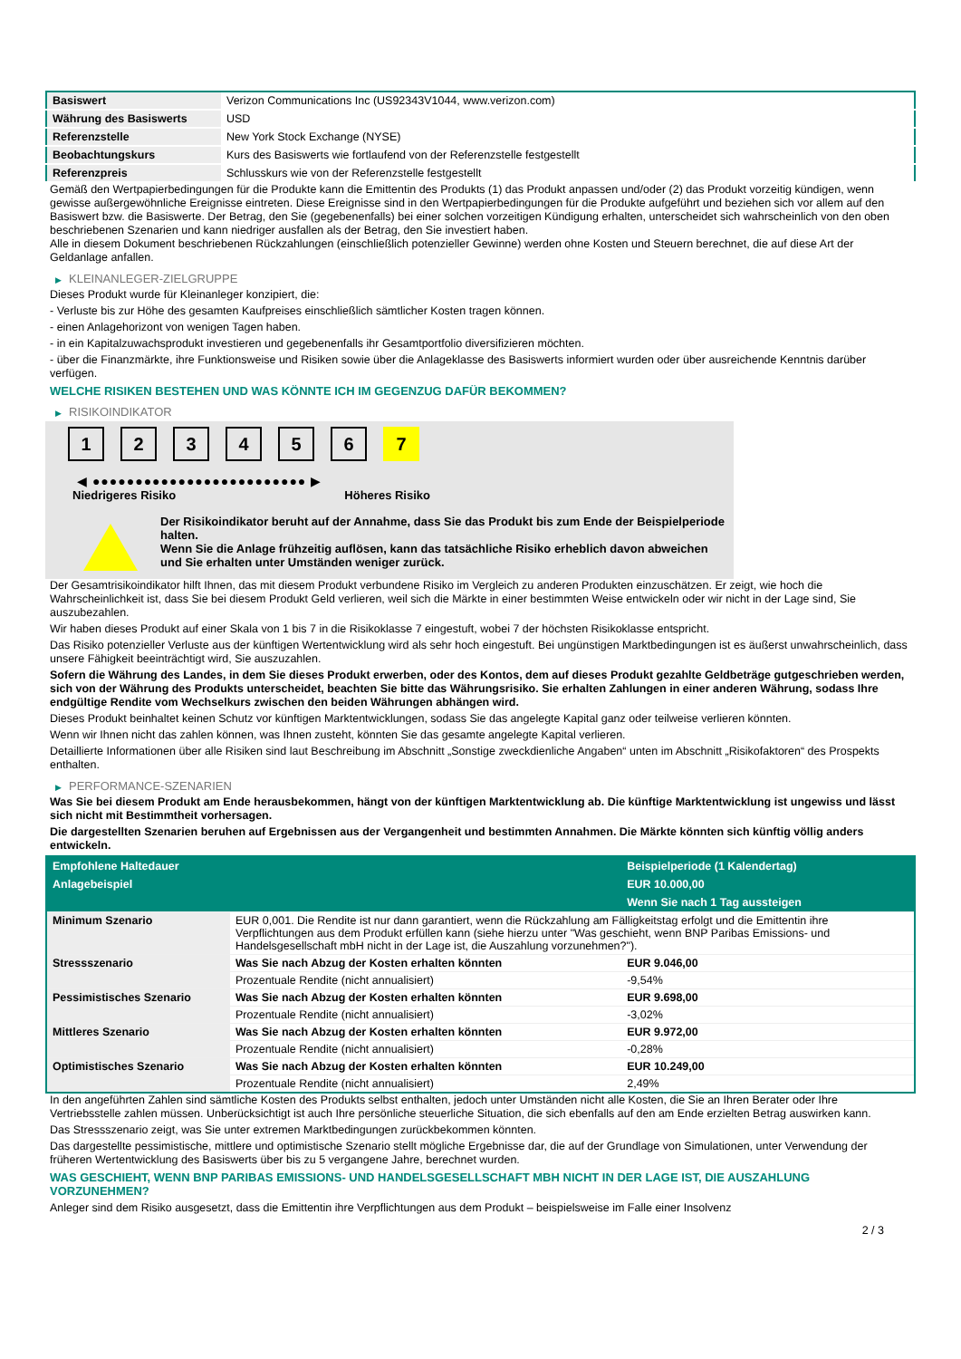| Basiswert | Verizon Communications Inc (US92343V1044, www.verizon.com) |
| Währung des Basiswerts | USD |
| Referenzstelle | New York Stock Exchange (NYSE) |
| Beobachtungskurs | Kurs des Basiswerts wie fortlaufend von der Referenzstelle festgestellt |
| Referenzpreis | Schlusskurs wie von der Referenzstelle festgestellt |
Gemäß den Wertpapierbedingungen für die Produkte kann die Emittentin des Produkts (1) das Produkt anpassen und/oder (2) das Produkt vorzeitig kündigen, wenn gewisse außergewöhnliche Ereignisse eintreten. Diese Ereignisse sind in den Wertpapierbedingungen für die Produkte aufgeführt und beziehen sich vor allem auf den Basiswert bzw. die Basiswerte. Der Betrag, den Sie (gegebenenfalls) bei einer solchen vorzeitigen Kündigung erhalten, unterscheidet sich wahrscheinlich von den oben beschriebenen Szenarien und kann niedriger ausfallen als der Betrag, den Sie investiert haben.
Alle in diesem Dokument beschriebenen Rückzahlungen (einschließlich potenzieller Gewinne) werden ohne Kosten und Steuern berechnet, die auf diese Art der Geldanlage anfallen.
▶ KLEINANLEGER-ZIELGRUPPE
Dieses Produkt wurde für Kleinanleger konzipiert, die:
- Verluste bis zur Höhe des gesamten Kaufpreises einschließlich sämtlicher Kosten tragen können.
- einen Anlagehorizont von wenigen Tagen haben.
- in ein Kapitalzuwachsprodukt investieren und gegebenenfalls ihr Gesamtportfolio diversifizieren möchten.
- über die Finanzmärkte, ihre Funktionsweise und Risiken sowie über die Anlageklasse des Basiswerts informiert wurden oder über ausreichende Kenntnis darüber verfügen.
WELCHE RISIKEN BESTEHEN UND WAS KÖNNTE ICH IM GEGENZUG DAFÜR BEKOMMEN?
▶ RISIKOINDIKATOR
1 2 3 4 5 6 7
◀ ●●●●●●●●●●●●●●●●●●●●●●●●● ▶
Niedrigeres Risiko Höheres Risiko
Der Risikoindikator beruht auf der Annahme, dass Sie das Produkt bis zum Ende der Beispielperiode halten.
Wenn Sie die Anlage frühzeitig auflösen, kann das tatsächliche Risiko erheblich davon abweichen und Sie erhalten unter Umständen weniger zurück.
Der Gesamtrisikoindikator hilft Ihnen, das mit diesem Produkt verbundene Risiko im Vergleich zu anderen Produkten einzuschätzen. Er zeigt, wie hoch die Wahrscheinlichkeit ist, dass Sie bei diesem Produkt Geld verlieren, weil sich die Märkte in einer bestimmten Weise entwickeln oder wir nicht in der Lage sind, Sie auszubezahlen.
Wir haben dieses Produkt auf einer Skala von 1 bis 7 in die Risikoklasse 7 eingestuft, wobei 7 der höchsten Risikoklasse entspricht.
Das Risiko potenzieller Verluste aus der künftigen Wertentwicklung wird als sehr hoch eingestuft. Bei ungünstigen Marktbedingungen ist es äußerst unwahrscheinlich, dass unsere Fähigkeit beeinträchtigt wird, Sie auszuzahlen.
Sofern die Währung des Landes, in dem Sie dieses Produkt erwerben, oder des Kontos, dem auf dieses Produkt gezahlte Geldbeträge gutgeschrieben werden, sich von der Währung des Produkts unterscheidet, beachten Sie bitte das Währungsrisiko. Sie erhalten Zahlungen in einer anderen Währung, sodass Ihre endgültige Rendite vom Wechselkurs zwischen den beiden Währungen abhängen wird.
Dieses Produkt beinhaltet keinen Schutz vor künftigen Marktentwicklungen, sodass Sie das angelegte Kapital ganz oder teilweise verlieren könnten.
Wenn wir Ihnen nicht das zahlen können, was Ihnen zusteht, könnten Sie das gesamte angelegte Kapital verlieren.
Detaillierte Informationen über alle Risiken sind laut Beschreibung im Abschnitt „Sonstige zweckdienliche Angaben“ unten im Abschnitt „Risikofaktoren“ des Prospekts enthalten.
▶ PERFORMANCE-SZENARIEN
Was Sie bei diesem Produkt am Ende herausbekommen, hängt von der künftigen Marktentwicklung ab. Die künftige Marktentwicklung ist ungewiss und lässt sich nicht mit Bestimmtheit vorhersagen.
Die dargestellten Szenarien beruhen auf Ergebnissen aus der Vergangenheit und bestimmten Annahmen. Die Märkte könnten sich künftig völlig anders entwickeln.
| Empfohlene Haltedauer | | Beispielperiode (1 Kalendertag) |
| --- | --- | --- |
| Anlagebeispiel | | EUR 10.000,00 |
| | | Wenn Sie nach 1 Tag aussteigen |
| Minimum Szenario | EUR 0,001. Die Rendite ist nur dann garantiert, wenn die Rückzahlung am Fälligkeitstag erfolgt und die Emittentin ihre Verpflichtungen aus dem Produkt erfüllen kann (siehe hierzu unter "Was geschieht, wenn BNP Paribas Emissions- und Handelsgesellschaft mbH nicht in der Lage ist, die Auszahlung vorzunehmen?"). | |
| Stressszenario | Was Sie nach Abzug der Kosten erhalten könnten | EUR 9.046,00 |
| | Prozentuale Rendite (nicht annualisiert) | -9,54% |
| Pessimistisches Szenario | Was Sie nach Abzug der Kosten erhalten könnten | EUR 9.698,00 |
| | Prozentuale Rendite (nicht annualisiert) | -3,02% |
| Mittleres Szenario | Was Sie nach Abzug der Kosten erhalten könnten | EUR 9.972,00 |
| | Prozentuale Rendite (nicht annualisiert) | -0,28% |
| Optimistisches Szenario | Was Sie nach Abzug der Kosten erhalten könnten | EUR 10.249,00 |
| | Prozentuale Rendite (nicht annualisiert) | 2,49% |
In den angeführten Zahlen sind sämtliche Kosten des Produkts selbst enthalten, jedoch unter Umständen nicht alle Kosten, die Sie an Ihren Berater oder Ihre Vertriebsstelle zahlen müssen. Unberücksichtigt ist auch Ihre persönliche steuerliche Situation, die sich ebenfalls auf den am Ende erzielten Betrag auswirken kann.
Das Stressszenario zeigt, was Sie unter extremen Marktbedingungen zurückbekommen könnten.
Das dargestellte pessimistische, mittlere und optimistische Szenario stellt mögliche Ergebnisse dar, die auf der Grundlage von Simulationen, unter Verwendung der früheren Wertentwicklung des Basiswerts über bis zu 5 vergangene Jahre, berechnet wurden.
WAS GESCHIEHT, WENN BNP PARIBAS EMISSIONS- UND HANDELSGESELLSCHAFT MBH NICHT IN DER LAGE IST, DIE AUSZAHLUNG VORZUNEHMEN?
Anleger sind dem Risiko ausgesetzt, dass die Emittentin ihre Verpflichtungen aus dem Produkt – beispielsweise im Falle einer Insolvenz
2 / 3